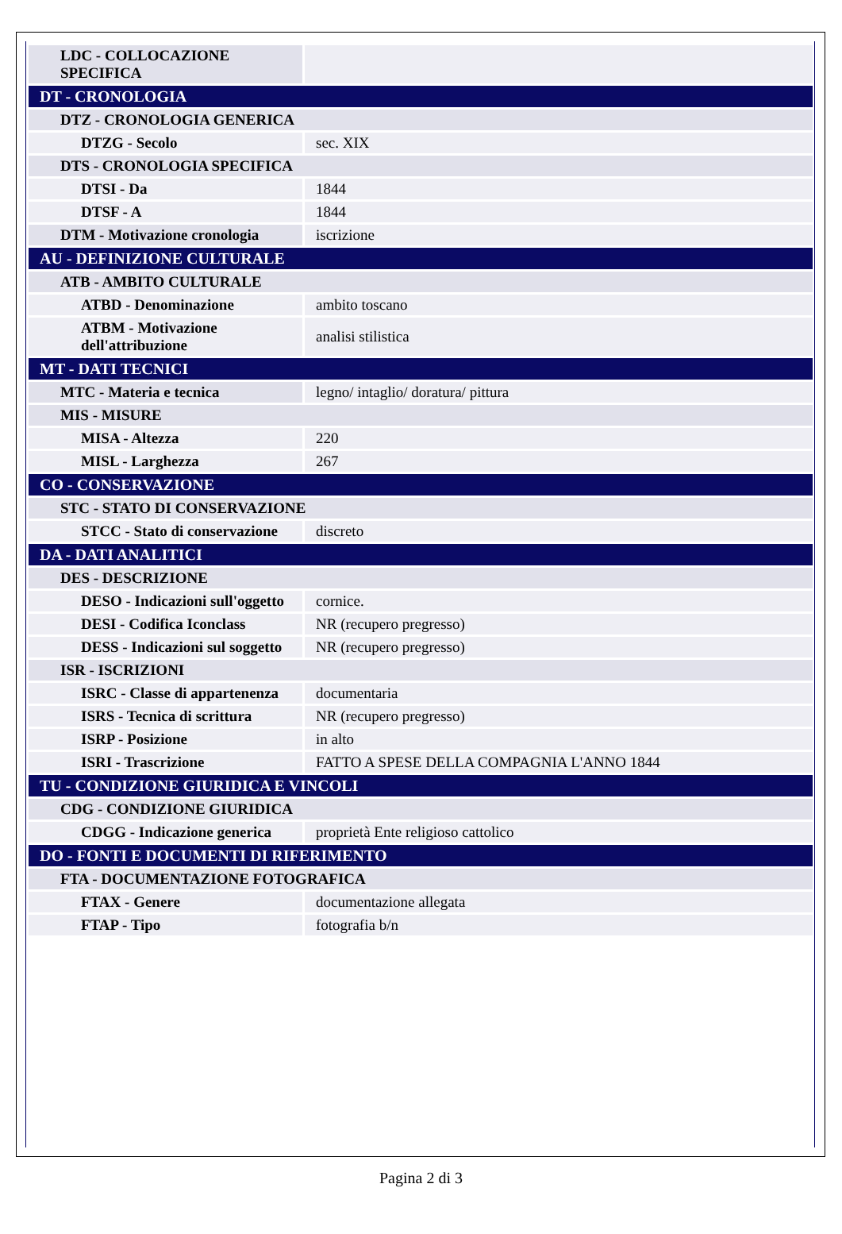| LDC - COLLOCAZIONE SPECIFICA | |
| DT - CRONOLOGIA | |
| DTZ - CRONOLOGIA GENERICA | |
| DTZG - Secolo | sec. XIX |
| DTS - CRONOLOGIA SPECIFICA | |
| DTSI - Da | 1844 |
| DTSF - A | 1844 |
| DTM - Motivazione cronologia | iscrizione |
| AU - DEFINIZIONE CULTURALE | |
| ATB - AMBITO CULTURALE | |
| ATBD - Denominazione | ambito toscano |
| ATBM - Motivazione dell'attribuzione | analisi stilistica |
| MT - DATI TECNICI | |
| MTC - Materia e tecnica | legno/ intaglio/ doratura/ pittura |
| MIS - MISURE | |
| MISA - Altezza | 220 |
| MISL - Larghezza | 267 |
| CO - CONSERVAZIONE | |
| STC - STATO DI CONSERVAZIONE | |
| STCC - Stato di conservazione | discreto |
| DA - DATI ANALITICI | |
| DES - DESCRIZIONE | |
| DESO - Indicazioni sull'oggetto | cornice. |
| DESI - Codifica Iconclass | NR (recupero pregresso) |
| DESS - Indicazioni sul soggetto | NR (recupero pregresso) |
| ISR - ISCRIZIONI | |
| ISRC - Classe di appartenenza | documentaria |
| ISRS - Tecnica di scrittura | NR (recupero pregresso) |
| ISRP - Posizione | in alto |
| ISRI - Trascrizione | FATTO A SPESE DELLA COMPAGNIA L'ANNO 1844 |
| TU - CONDIZIONE GIURIDICA E VINCOLI | |
| CDG - CONDIZIONE GIURIDICA | |
| CDGG - Indicazione generica | proprietà Ente religioso cattolico |
| DO - FONTI E DOCUMENTI DI RIFERIMENTO | |
| FTA - DOCUMENTAZIONE FOTOGRAFICA | |
| FTAX - Genere | documentazione allegata |
| FTAP - Tipo | fotografia b/n |
Pagina 2 di 3